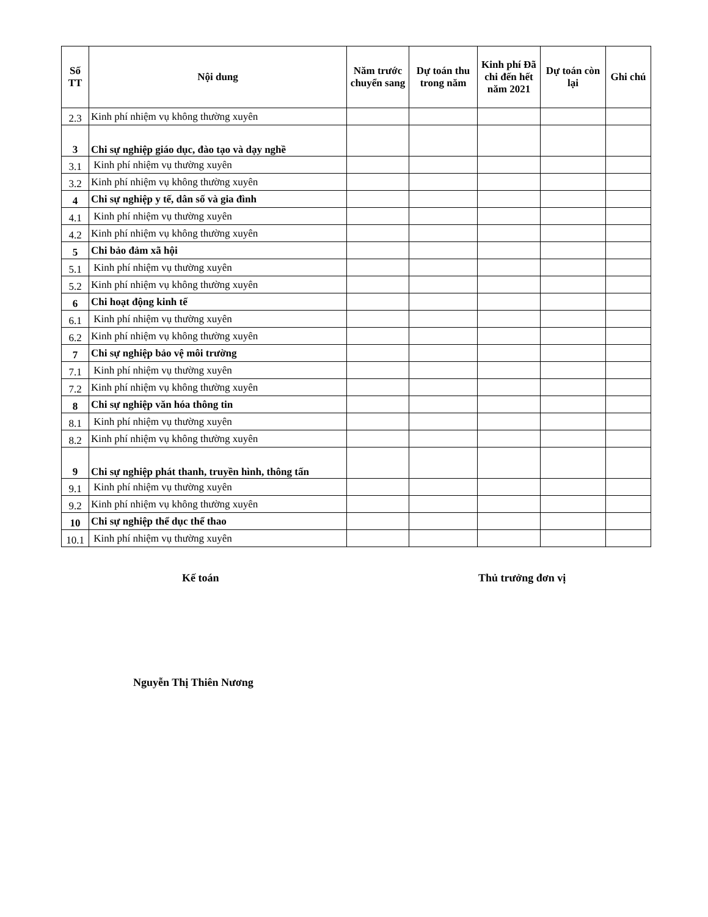| Số TT | Nội dung | Năm trước chuyển sang | Dự toán thu trong năm | Kinh phí Đã chi đến hết năm 2021 | Dự toán còn lại | Ghi chú |
| --- | --- | --- | --- | --- | --- | --- |
| 2.3 | Kinh phí nhiệm vụ không thường xuyên | | | | | |
| 3 | Chi sự nghiệp giáo dục, đào tạo và dạy nghề | | | | | |
| 3.1 | Kinh phí nhiệm vụ thường xuyên | | | | | |
| 3.2 | Kinh phí nhiệm vụ không thường xuyên | | | | | |
| 4 | Chi sự nghiệp y tế, dân số và gia đình | | | | | |
| 4.1 | Kinh phí nhiệm vụ thường xuyên | | | | | |
| 4.2 | Kinh phí nhiệm vụ không thường xuyên | | | | | |
| 5 | Chi bảo đảm xã hội | | | | | |
| 5.1 | Kinh phí nhiệm vụ thường xuyên | | | | | |
| 5.2 | Kinh phí nhiệm vụ không thường xuyên | | | | | |
| 6 | Chi hoạt động kinh tế | | | | | |
| 6.1 | Kinh phí nhiệm vụ thường xuyên | | | | | |
| 6.2 | Kinh phí nhiệm vụ không thường xuyên | | | | | |
| 7 | Chi sự nghiệp bảo vệ môi trường | | | | | |
| 7.1 | Kinh phí nhiệm vụ thường xuyên | | | | | |
| 7.2 | Kinh phí nhiệm vụ không thường xuyên | | | | | |
| 8 | Chi sự nghiệp văn hóa thông tin | | | | | |
| 8.1 | Kinh phí nhiệm vụ thường xuyên | | | | | |
| 8.2 | Kinh phí nhiệm vụ không thường xuyên | | | | | |
| 9 | Chi sự nghiệp phát thanh, truyền hình, thông tấn | | | | | |
| 9.1 | Kinh phí nhiệm vụ thường xuyên | | | | | |
| 9.2 | Kinh phí nhiệm vụ không thường xuyên | | | | | |
| 10 | Chi sự nghiệp thể dục thể thao | | | | | |
| 10.1 | Kinh phí nhiệm vụ thường xuyên | | | | | |
Kế toán Thủ trưởng đơn vị
Nguyễn Thị Thiên Nương